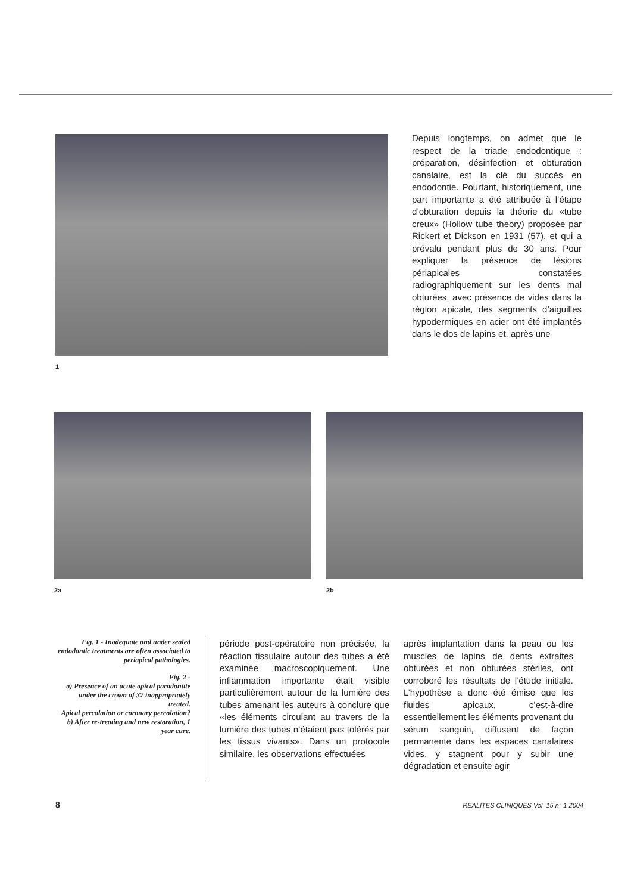1
Depuis longtemps, on admet que le respect de la triade endodontique : préparation, désinfection et obturation canalaire, est la clé du succès en endodontie. Pourtant, historiquement, une part importante a été attribuée à l’étape d’obturation depuis la théorie du «tube creux» (Hollow tube theory) proposée par Rickert et Dickson en 1931 (57), et qui a prévalu pendant plus de 30 ans. Pour expliquer la présence de lésions périapicales constatées radiographiquement sur les dents mal obturées, avec présence de vides dans la région apicale, des segments d’aiguilles hypodermiques en acier ont été implantés dans le dos de lapins et, après une
2a 2b
Fig. 1 - Inadequate and under sealed endodontic treatments are often associated to periapical pathologies.
Fig. 2 -
a) Presence of an acute apical parodontite under the crown of 37 inappropriately treated.
Apical percolation or coronary percolation?
b) After re-treating and new restoration, 1 year cure.
période post-opératoire non précisée, la réaction tissulaire autour des tubes a été examinée macroscopiquement. Une inflammation importante était visible particulièrement autour de la lumière des tubes amenant les auteurs à conclure que «les éléments circulant au travers de la lumière des tubes n’étaient pas tolérés par les tissus vivants». Dans un protocole similaire, les observations effectuées
après implantation dans la peau ou les muscles de lapins de dents extraites obturées et non obturées stériles, ont corroboré les résultats de l’étude initiale. L’hypothèse a donc été émise que les fluides apicaux, c’est-à-dire essentiellement les éléments provenant du sérum sanguin, diffusent de façon permanente dans les espaces canalaires vides, y stagnent pour y subir une dégradation et ensuite agir
8 REALITES CLINIQUES Vol. 15 n° 1 2004